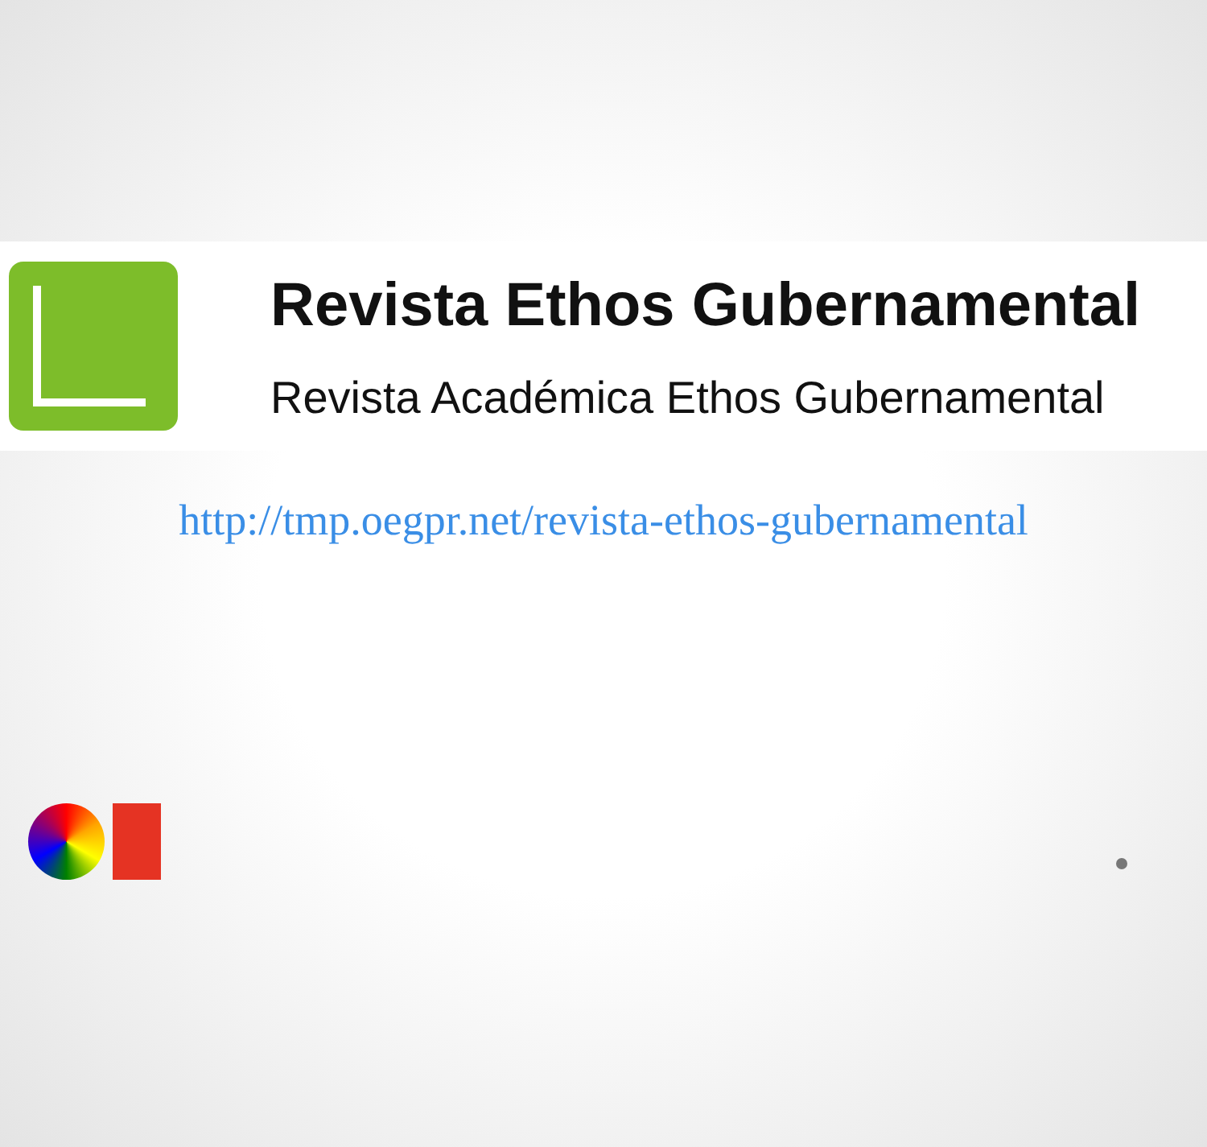Revista Ethos Gubernamental
Revista Académica Ethos Gubernamental
http://tmp.oegpr.net/revista-ethos-gubernamental